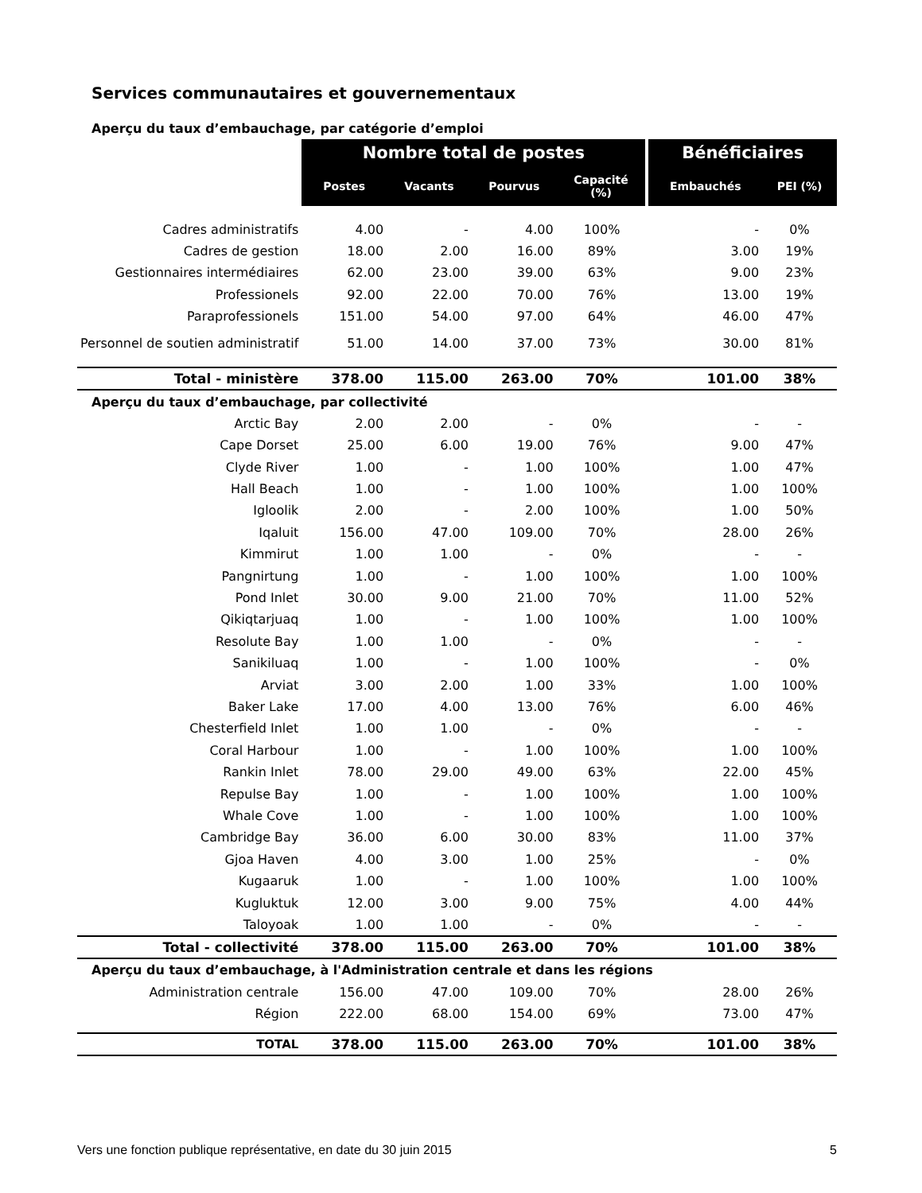Services communautaires et gouvernementaux
| Aperçu du taux d’embauchage, par catégorie d’emploi | | | | | | |
| | Nombre total de postes | | | | Bénéficiaires | |
| | Postes | Vacants | Pourvus | Capacité (%) | Embauchés | PEI (%) |
| Cadres administratifs | 4.00 | - | 4.00 | 100% | - | 0% |
| Cadres de gestion | 18.00 | 2.00 | 16.00 | 89% | 3.00 | 19% |
| Gestionnaires intermédiaires | 62.00 | 23.00 | 39.00 | 63% | 9.00 | 23% |
| Professionels | 92.00 | 22.00 | 70.00 | 76% | 13.00 | 19% |
| Paraprofessionels | 151.00 | 54.00 | 97.00 | 64% | 46.00 | 47% |
| Personnel de soutien administratif | 51.00 | 14.00 | 37.00 | 73% | 30.00 | 81% |
| Total - ministère | 378.00 | 115.00 | 263.00 | 70% | 101.00 | 38% |
| Aperçu du taux d’embauchage, par collectivité | | | | | | |
| Arctic Bay | 2.00 | 2.00 | - | 0% | - | - |
| Cape Dorset | 25.00 | 6.00 | 19.00 | 76% | 9.00 | 47% |
| Clyde River | 1.00 | - | 1.00 | 100% | 1.00 | 47% |
| Hall Beach | 1.00 | - | 1.00 | 100% | 1.00 | 100% |
| Igloolik | 2.00 | - | 2.00 | 100% | 1.00 | 50% |
| Iqaluit | 156.00 | 47.00 | 109.00 | 70% | 28.00 | 26% |
| Kimmirut | 1.00 | 1.00 | - | 0% | - | - |
| Pangnirtung | 1.00 | - | 1.00 | 100% | 1.00 | 100% |
| Pond Inlet | 30.00 | 9.00 | 21.00 | 70% | 11.00 | 52% |
| Qikiqtarjuaq | 1.00 | - | 1.00 | 100% | 1.00 | 100% |
| Resolute Bay | 1.00 | 1.00 | - | 0% | - | - |
| Sanikiluaq | 1.00 | - | 1.00 | 100% | - | 0% |
| Arviat | 3.00 | 2.00 | 1.00 | 33% | 1.00 | 100% |
| Baker Lake | 17.00 | 4.00 | 13.00 | 76% | 6.00 | 46% |
| Chesterfield Inlet | 1.00 | 1.00 | - | 0% | - | - |
| Coral Harbour | 1.00 | - | 1.00 | 100% | 1.00 | 100% |
| Rankin Inlet | 78.00 | 29.00 | 49.00 | 63% | 22.00 | 45% |
| Repulse Bay | 1.00 | - | 1.00 | 100% | 1.00 | 100% |
| Whale Cove | 1.00 | - | 1.00 | 100% | 1.00 | 100% |
| Cambridge Bay | 36.00 | 6.00 | 30.00 | 83% | 11.00 | 37% |
| Gjoa Haven | 4.00 | 3.00 | 1.00 | 25% | - | 0% |
| Kugaaruk | 1.00 | - | 1.00 | 100% | 1.00 | 100% |
| Kugluktuk | 12.00 | 3.00 | 9.00 | 75% | 4.00 | 44% |
| Taloyoak | 1.00 | 1.00 | - | 0% | - | - |
| Total - collectivité | 378.00 | 115.00 | 263.00 | 70% | 101.00 | 38% |
| Aperçu du taux d’embauchage, à l'Administration centrale et dans les régions | | | | | | |
| Administration centrale | 156.00 | 47.00 | 109.00 | 70% | 28.00 | 26% |
| Région | 222.00 | 68.00 | 154.00 | 69% | 73.00 | 47% |
| TOTAL | 378.00 | 115.00 | 263.00 | 70% | 101.00 | 38% |
Vers une fonction publique représentative, en date du 30 juin 2015 5